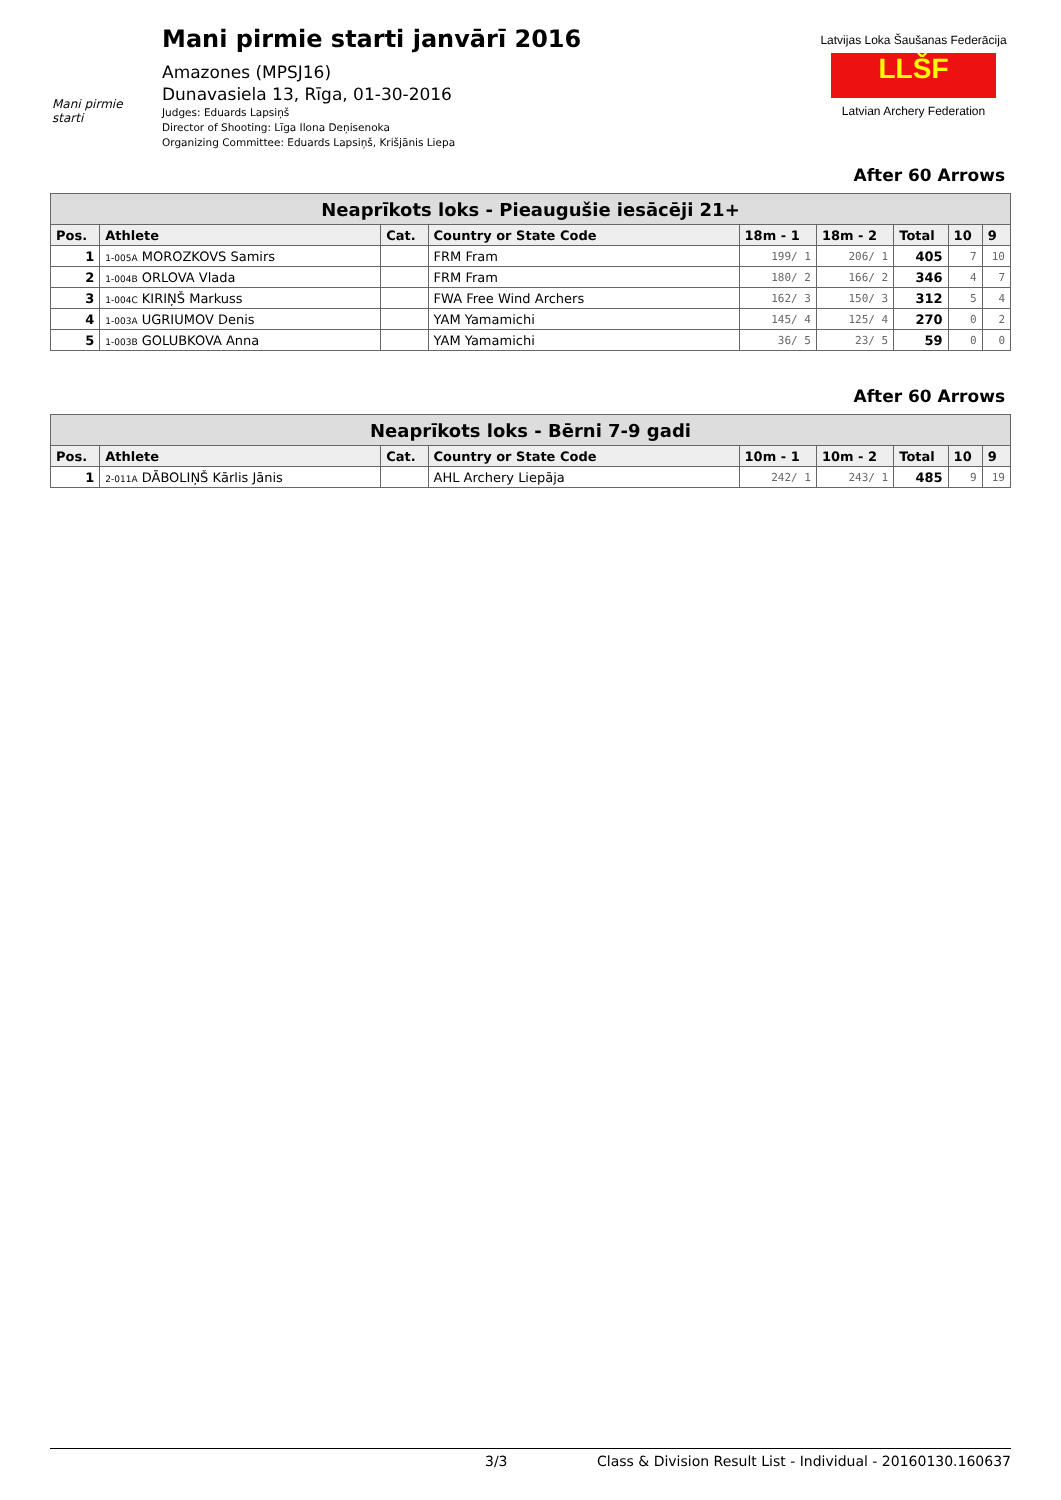Mani pirmie starti
Mani pirmie starti janvārī 2016
Amazones (MPSJ16)
Dunavasiela 13, Rīga, 01-30-2016
Judges: Eduards Lapsiņš
Director of Shooting: Līga Ilona Deņisenoka
Organizing Committee: Eduards Lapsiņš, Krišjānis Liepa
Latvijas Loka Šaušanas Federācija
LLŠF
Latvian Archery Federation
After 60 Arrows
| Neaprīkots loks - Pieaugušie iesācēji 21+ | | | | | | | | |
| Pos. | Athlete | Cat. | Country or State Code | 18m - 1 | 18m - 2 | Total | 10 | 9 |
| 1 | 1-005A MOROZKOVS Samirs | | FRM Fram | 199/ 1 | 206/ 1 | 405 | 7 | 10 |
| 2 | 1-004B ORLOVA Vlada | | FRM Fram | 180/ 2 | 166/ 2 | 346 | 4 | 7 |
| 3 | 1-004C KIRIŅŠ Markuss | | FWA Free Wind Archers | 162/ 3 | 150/ 3 | 312 | 5 | 4 |
| 4 | 1-003A UGRIUMOV Denis | | YAM Yamamichi | 145/ 4 | 125/ 4 | 270 | 0 | 2 |
| 5 | 1-003B GOLUBKOVA Anna | | YAM Yamamichi | 36/ 5 | 23/ 5 | 59 | 0 | 0 |
After 60 Arrows
| Neaprīkots loks - Bērni 7-9 gadi | | | | | | | | |
| Pos. | Athlete | Cat. | Country or State Code | 10m - 1 | 10m - 2 | Total | 10 | 9 |
| 1 | 2-011A DĀBOLIŅŠ Kārlis Jānis | | AHL Archery Liepāja | 242/ 1 | 243/ 1 | 485 | 9 | 19 |
3/3 Class & Division Result List - Individual - 20160130.160637